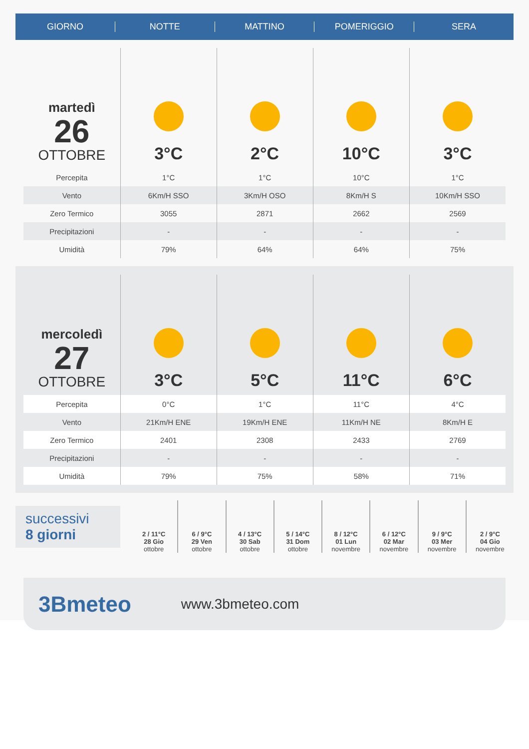GIORNO NOTTE MATTINO POMERIGGIO SERA
| martedì 26 OTTOBRE | 3°C | 2°C | 10°C | 3°C |
| Percepita | 1°C | 1°C | 10°C | 1°C |
| Vento | 6Km/H SSO | 3Km/H OSO | 8Km/H S | 10Km/H SSO |
| Zero Termico | 3055 | 2871 | 2662 | 2569 |
| Precipitazioni | - | - | - | - |
| Umidità | 79% | 64% | 64% | 75% |
| mercoledì 27 OTTOBRE | 3°C | 5°C | 11°C | 6°C |
| Percepita | 0°C | 1°C | 11°C | 4°C |
| Vento | 21Km/H ENE | 19Km/H ENE | 11Km/H NE | 8Km/H E |
| Zero Termico | 2401 | 2308 | 2433 | 2769 |
| Precipitazioni | - | - | - | - |
| Umidità | 79% | 75% | 58% | 71% |
successivi
8 giorni
2 / 11°C
28 Gio
ottobre
6 / 9°C
29 Ven
ottobre
4 / 13°C
30 Sab
ottobre
5 / 14°C
31 Dom
ottobre
8 / 12°C
01 Lun
novembre
6 / 12°C
02 Mar
novembre
9 / 9°C
03 Mer
novembre
2 / 9°C
04 Gio
novembre
3Bmeteo
www.3bmeteo.com